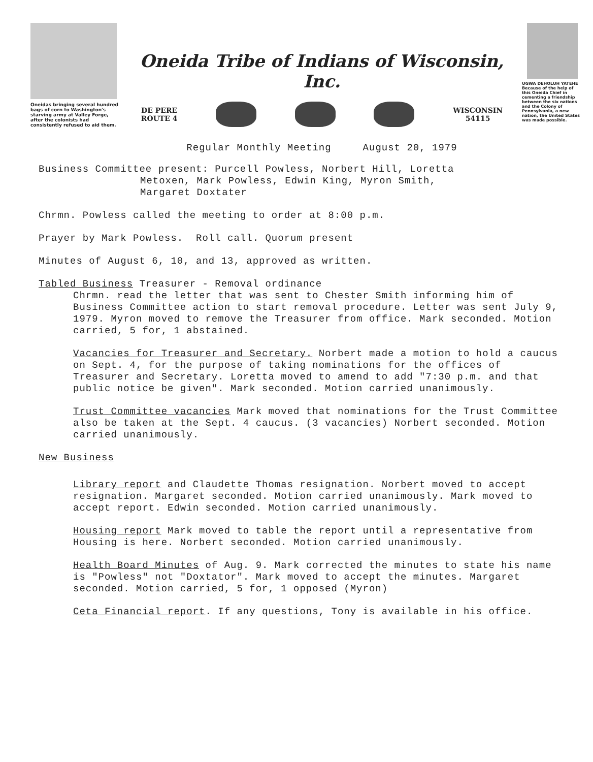Oneidas bringing several hundred bags of corn to Washington's starving army at Valley Forge, after the colonists had consistently refused to aid them.
Oneida Tribe of Indians of Wisconsin, Inc.
DE PERE
ROUTE 4
WISCONSIN
54115
Regular Monthly Meeting August 20, 1979
UGWA DEHOLUH YATEHE
Because of the help of this Oneida Chief in cementing a friendship between the six nations and the Colony of Pennsylvania, a new nation, the United States was made possible.
Business Committee present: Purcell Powless, Norbert Hill, Loretta
Metoxen, Mark Powless, Edwin King, Myron Smith,
Margaret Doxtater
Chrmn. Powless called the meeting to order at 8:00 p.m.
Prayer by Mark Powless. Roll call. Quorum present
Minutes of August 6, 10, and 13, approved as written.
Tabled Business Treasurer - Removal ordinance
Chrmn. read the letter that was sent to Chester Smith informing him of Business Committee action to start removal procedure. Letter was sent July 9, 1979. Myron moved to remove the Treasurer from office. Mark seconded. Motion carried, 5 for, 1 abstained.
Vacancies for Treasurer and Secretary. Norbert made a motion to hold a caucus on Sept. 4, for the purpose of taking nominations for the offices of Treasurer and Secretary. Loretta moved to amend to add "7:30 p.m. and that public notice be given". Mark seconded. Motion carried unanimously.
Trust Committee vacancies Mark moved that nominations for the Trust Committee also be taken at the Sept. 4 caucus. (3 vacancies) Norbert seconded. Motion carried unanimously.
New Business
Library report and Claudette Thomas resignation. Norbert moved to accept resignation. Margaret seconded. Motion carried unanimously. Mark moved to accept report. Edwin seconded. Motion carried unanimously.
Housing report Mark moved to table the report until a representative from Housing is here. Norbert seconded. Motion carried unanimously.
Health Board Minutes of Aug. 9. Mark corrected the minutes to state his name is "Powless" not "Doxtator". Mark moved to accept the minutes. Margaret seconded. Motion carried, 5 for, 1 opposed (Myron)
Ceta Financial report. If any questions, Tony is available in his office.